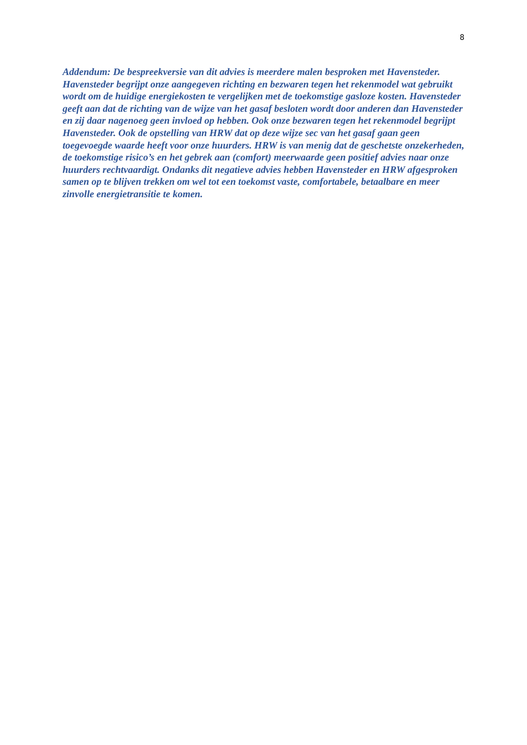8
Addendum: De bespreekversie van dit advies is meerdere malen besproken met Havensteder. Havensteder begrijpt onze aangegeven richting en bezwaren tegen het rekenmodel wat gebruikt wordt om de huidige energiekosten te vergelijken met de toekomstige gasloze kosten. Havensteder geeft aan dat de richting van de wijze van het gasaf besloten wordt door anderen dan Havensteder en zij daar nagenoeg geen invloed op hebben. Ook onze bezwaren tegen het rekenmodel begrijpt Havensteder. Ook de opstelling van HRW dat op deze wijze sec van het gasaf gaan geen toegevoegde waarde heeft voor onze huurders. HRW is van menig dat de geschetste onzekerheden, de toekomstige risico’s en het gebrek aan (comfort) meerwaarde geen positief advies naar onze huurders rechtvaardigt. Ondanks dit negatieve advies hebben Havensteder en HRW afgesproken samen op te blijven trekken om wel tot een toekomst vaste, comfortabele, betaalbare en meer zinvolle energietransitie te komen.